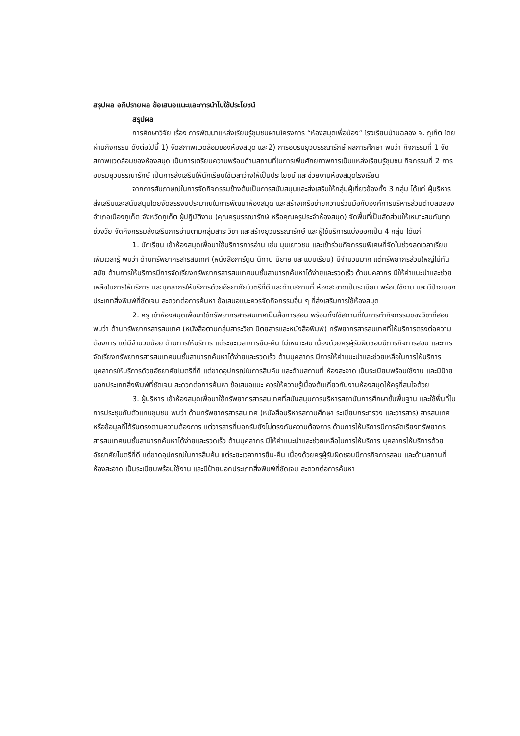สรุปผล อภิปรายผล ข้อเสนอแนะและการนำไปใช้ประโยชน์
สรุปผล
การศึกษาวิจัย เรื่อง การพัฒนาแหล่งเรียนรู้ชุมชนผ่านโครงการ “ห้องสมุดเพื่อน้อง” โรงเรียนบ้านฉลอง จ. ภูเก็ต โดยผ่านกิจกรรม ดังต่อไปนี้ 1) จัดสภาพแวดล้อมของห้องสมุด และ2) การอบรมยุวบรรณารักษ์ ผลการศึกษา พบว่า กิจกรรมที่ 1 จัดสภาพแวดล้อมของห้องสมุด เป็นการเตรียมความพร้อมด้านสถานที่ในการเพิ่มศักยภาพการเป็นแหล่งเรียนรู้ชุมชน กิจกรรมที่ 2 การอบรมยุวบรรณารักษ์ เป็นการส่งเสริมให้นักเรียนใช้เวลาว่างให้เป็นประโยชน์ และช่วยงานห้องสมุดโรงเรียน
จากการสัมภาษณ์ในการจัดกิจกรรมข้างต้นเป็นการสนับสนุนและส่งเสริมให้กลุ่มผู้เกี่ยวข้องทั้ง 3 กลุ่ม ได้แก่ ผู้บริหาร ส่งเสริมและสนับสนุนโดยจัดสรรงบประมาณในการพัฒนาห้องสมุด และสร้างเครือข่ายความร่วมมือกับองค์การบริหารส่วนตำบลฉลอง อำเภอเมืองภูเก็ต จังหวัดภูเก็ต ผู้ปฏิบัติงาน (คุณครูบรรณารักษ์ หรือคุณครูประจำห้องสมุด) จัดพื้นที่เป็นสัดส่วนให้เหมาะสมกับทุกช่วงวัย จัดกิจกรรมส่งเสริมการอ่านตามกลุ่มสาระวิชา และสร้างยุวบรรณารักษ์ และผู้ใช้บริการแบ่งออกเป็น 4 กลุ่ม ได้แก่
1. นักเรียน เข้าห้องสมุดเพื่อมาใช้บริการการอ่าน เช่น มุมเยาวชน และเข้าร่วมกิจกรรมพิเศษที่จัดในช่วงลดเวลาเรียนเพิ่มเวลารู้ พบว่า ด้านทรัพยากรสารสนเทศ (หนังสือการ์ตูน นิทาน นิยาย และแบบเรียน) มีจำนวนมาก แต่ทรัพยากรส่วนใหญ่ไม่ทันสมัย ด้านการให้บริการมีการจัดเรียงทรัพยากรสารสนเทศบนชั้นสามารถค้นหาได้ง่ายและรวดเร็ว ด้านบุคลากร มีให้คำแนะนำและช่วยเหลือในการให้บริการ และบุคลากรให้บริการด้วยอัธยาศัยไมตรีที่ดี และด้านสถานที่ ห้องสะอาดเป็นระเบียบ พร้อมใช้งาน และมีป้ายบอกประเภทสิ่งพิมพ์ที่ชัดเจน สะดวกต่อการค้นหา ข้อเสนอแนะควรจัดกิจกรรมอื่น ๆ ที่ส่งเสริมการใช้ห้องสมุด
2. ครู เข้าห้องสมุดเพื่อมาใช้ทรัพยากรสารสนเทศเป็นสื่อการสอน พร้อมทั้งใช้สถานที่ในการทำกิจกรรมของวิชาที่สอน พบว่า ด้านทรัพยากรสารสนเทศ (หนังสือตามกลุ่มสาระวิชา นิตยสารและหนังสือพิมพ์) ทรัพยากรสารสนเทศที่ให้บริการตรงต่อความต้องการ แต่มีจำนวนน้อย ด้านการให้บริการ แต่ระยะเวลาการยืม-คืน ไม่เหมาะสม เนื่องด้วยครูผู้รับผิดชอบมีภารกิจการสอน และการจัดเรียงทรัพยากรสารสนเทศบนชั้นสามารถค้นหาได้ง่ายและรวดเร็ว ด้านบุคลากร มีการให้คำแนะนำและช่วยเหลือในการให้บริการ บุคลากรให้บริการด้วยอัธยาศัยไมตรีที่ดี แต่ขาดอุปกรณ์ในการสืบค้น และด้านสถานที่ ห้องสะอาด เป็นระเบียบพร้อมใช้งาน และมีป้ายบอกประเภทสิ่งพิมพ์ที่ชัดเจน สะดวกต่อการค้นหา ข้อเสนอแนะ ควรให้ความรู้เบื้องต้นเกี่ยวกับงานห้องสมุดให้ครูที่สนใจด้วย
3. ผู้บริหาร เข้าห้องสมุดเพื่อมาใช้ทรัพยากรสารสนเทศที่สนับสนุนการบริหารสถาบันการศึกษาขั้นพื้นฐาน และใช้พื้นที่ในการประชุมกับตัวแทนชุมชน พบว่า ด้านทรัพยากรสารสนเทศ (หนังสือบริหารสถานศึกษา ระเบียบกระทรวง และวารสาร) สารสนเทศหรือข้อมูลที่ได้รับตรงตามความต้องการ แต่วารสารที่บอกรับยังไม่ตรงกับความต้องการ ด้านการให้บริการมีการจัดเรียงทรัพยากรสารสนเทศบนชั้นสามารถค้นหาได้ง่ายและรวดเร็ว ด้านบุคลากร มีให้คำแนะนำและช่วยเหลือในการให้บริการ บุคลากรให้บริการด้วยอัธยาศัยไมตรีที่ดี แต่ขาดอุปกรณ์ในการสืบค้น แต่ระยะเวลาการยืม-คืน เนื่องด้วยครูผู้รับผิดชอบมีภารกิจการสอน และด้านสถานที่ห้องสะอาด เป็นระเบียบพร้อมใช้งาน และมีป้ายบอกประเภทสิ่งพิมพ์ที่ชัดเจน สะดวกต่อการค้นหา